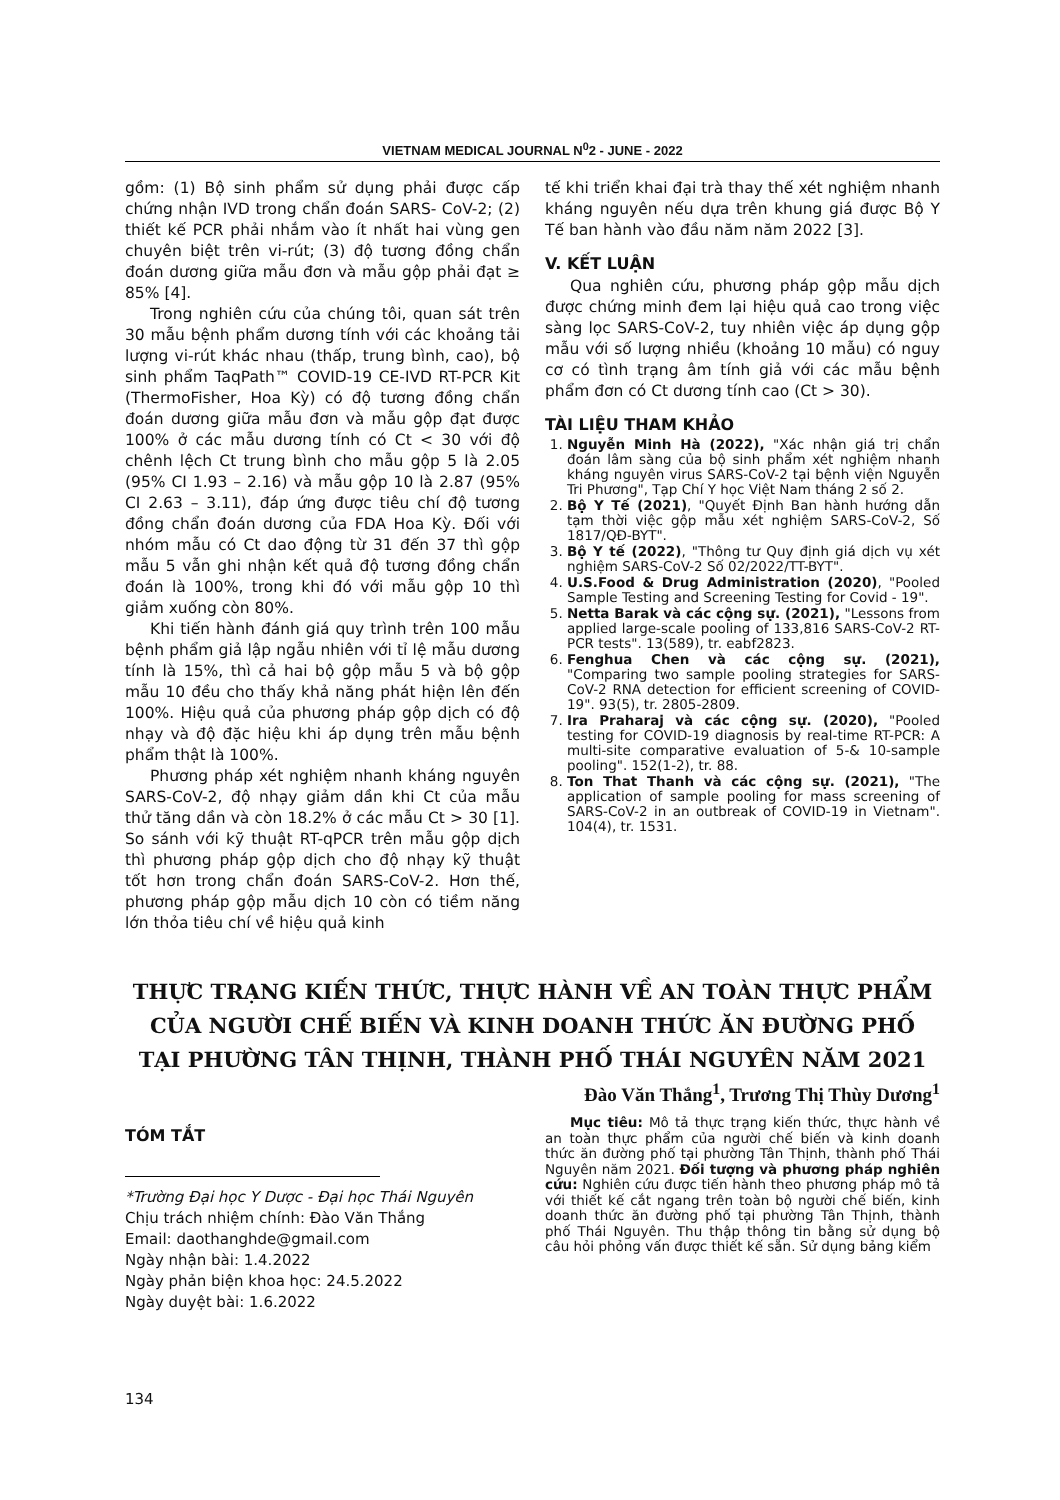VIETNAM MEDICAL JOURNAL N<sup>0</sup>2 - JUNE - 2022
gồm: (1) Bộ sinh phẩm sử dụng phải được cấp chứng nhận IVD trong chẩn đoán SARS- CoV-2; (2) thiết kế PCR phải nhắm vào ít nhất hai vùng gen chuyên biệt trên vi-rút; (3) độ tương đồng chẩn đoán dương giữa mẫu đơn và mẫu gộp phải đạt ≥ 85% [4].
Trong nghiên cứu của chúng tôi, quan sát trên 30 mẫu bệnh phẩm dương tính với các khoảng tải lượng vi-rút khác nhau (thấp, trung bình, cao), bộ sinh phẩm TaqPath™ COVID-19 CE-IVD RT-PCR Kit (ThermoFisher, Hoa Kỳ) có độ tương đồng chẩn đoán dương giữa mẫu đơn và mẫu gộp đạt được 100% ở các mẫu dương tính có Ct < 30 với độ chênh lệch Ct trung bình cho mẫu gộp 5 là 2.05 (95% CI 1.93 – 2.16) và mẫu gộp 10 là 2.87 (95% CI 2.63 – 3.11), đáp ứng được tiêu chí độ tương đồng chẩn đoán dương của FDA Hoa Kỳ. Đối với nhóm mẫu có Ct dao động từ 31 đến 37 thì gộp mẫu 5 vẫn ghi nhận kết quả độ tương đồng chẩn đoán là 100%, trong khi đó với mẫu gộp 10 thì giảm xuống còn 80%.
Khi tiến hành đánh giá quy trình trên 100 mẫu bệnh phẩm giả lập ngẫu nhiên với tỉ lệ mẫu dương tính là 15%, thì cả hai bộ gộp mẫu 5 và bộ gộp mẫu 10 đều cho thấy khả năng phát hiện lên đến 100%. Hiệu quả của phương pháp gộp dịch có độ nhạy và độ đặc hiệu khi áp dụng trên mẫu bệnh phẩm thật là 100%.
Phương pháp xét nghiệm nhanh kháng nguyên SARS-CoV-2, độ nhạy giảm dần khi Ct của mẫu thử tăng dần và còn 18.2% ở các mẫu Ct > 30 [1]. So sánh với kỹ thuật RT-qPCR trên mẫu gộp dịch thì phương pháp gộp dịch cho độ nhạy kỹ thuật tốt hơn trong chẩn đoán SARS-CoV-2. Hơn thế, phương pháp gộp mẫu dịch 10 còn có tiềm năng lớn thỏa tiêu chí về hiệu quả kinh
tế khi triển khai đại trà thay thế xét nghiệm nhanh kháng nguyên nếu dựa trên khung giá được Bộ Y Tế ban hành vào đầu năm năm 2022 [3].
V. KẾT LUẬN
Qua nghiên cứu, phương pháp gộp mẫu dịch được chứng minh đem lại hiệu quả cao trong việc sàng lọc SARS-CoV-2, tuy nhiên việc áp dụng gộp mẫu với số lượng nhiều (khoảng 10 mẫu) có nguy cơ có tình trạng âm tính giả với các mẫu bệnh phẩm đơn có Ct dương tính cao (Ct > 30).
TÀI LIỆU THAM KHẢO
1. Nguyễn Minh Hà (2022), "Xác nhận giá trị chẩn đoán lâm sàng của bộ sinh phẩm xét nghiệm nhanh kháng nguyên virus SARS-CoV-2 tại bệnh viện Nguyễn Tri Phương", Tạp Chí Y học Việt Nam tháng 2 số 2.
2. Bộ Y Tế (2021), "Quyết Định Ban hành hướng dẫn tạm thời việc gộp mẫu xét nghiệm SARS-CoV-2, Số 1817/QĐ-BYT".
3. Bộ Y tế (2022), "Thông tư Quy định giá dịch vụ xét nghiệm SARS-CoV-2 Số 02/2022/TT-BYT".
4. U.S.Food & Drug Administration (2020), "Pooled Sample Testing and Screening Testing for Covid - 19".
5. Netta Barak và các cộng sự. (2021), "Lessons from applied large-scale pooling of 133,816 SARS-CoV-2 RT-PCR tests". 13(589), tr. eabf2823.
6. Fenghua Chen và các cộng sự. (2021), "Comparing two sample pooling strategies for SARS-CoV-2 RNA detection for efficient screening of COVID-19". 93(5), tr. 2805-2809.
7. Ira Praharaj và các cộng sự. (2020), "Pooled testing for COVID-19 diagnosis by real-time RT-PCR: A multi-site comparative evaluation of 5-& 10-sample pooling". 152(1-2), tr. 88.
8. Ton That Thanh và các cộng sự. (2021), "The application of sample pooling for mass screening of SARS-CoV-2 in an outbreak of COVID-19 in Vietnam". 104(4), tr. 1531.
THỰC TRẠNG KIẾN THỨC, THỰC HÀNH VỀ AN TOÀN THỰC PHẨM
CỦA NGƯỜI CHẾ BIẾN VÀ KINH DOANH THỨC ĂN ĐƯỜNG PHỐ
TẠI PHƯỜNG TÂN THỊNH, THÀNH PHỐ THÁI NGUYÊN NĂM 2021
Đào Văn Thắng<sup>1</sup>, Trương Thị Thùy Dương<sup>1</sup>
TÓM TẮT
*Trường Đại học Y Dược - Đại học Thái Nguyên
Chịu trách nhiệm chính: Đào Văn Thắng
Email: daothanghde@gmail.com
Ngày nhận bài: 1.4.2022
Ngày phản biện khoa học: 24.5.2022
Ngày duyệt bài: 1.6.2022
Mục tiêu: Mô tả thực trạng kiến thức, thực hành về an toàn thực phẩm của người chế biến và kinh doanh thức ăn đường phố tại phường Tân Thịnh, thành phố Thái Nguyên năm 2021. Đối tượng và phương pháp nghiên cứu: Nghiên cứu được tiến hành theo phương pháp mô tả với thiết kế cắt ngang trên toàn bộ người chế biến, kinh doanh thức ăn đường phố tại phường Tân Thịnh, thành phố Thái Nguyên. Thu thập thông tin bằng sử dụng bộ câu hỏi phỏng vấn được thiết kế sẵn. Sử dụng bảng kiểm
134